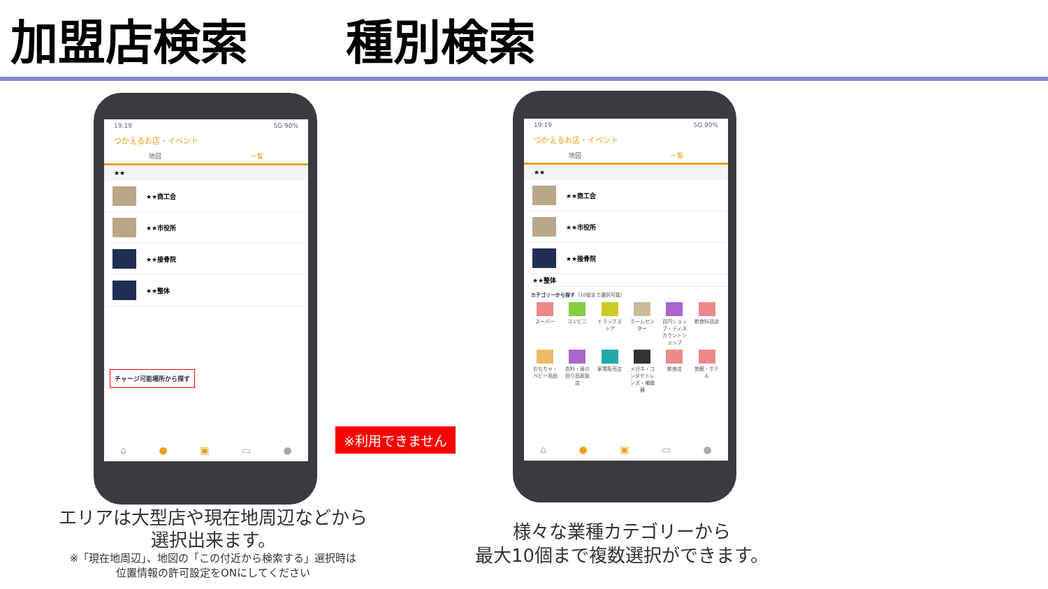加盟店検索 種別検索
19:19 5G 90%
つかえるお店・イベント
地図 一覧
★★
★★商工会
★★市役所
★★接骨院
★★整体
チャージ可能場所から探す
⌂ ● ▣ ▭ ●
※利用できません
19:19 5G 90%
つかえるお店・イベント
地図 一覧
★★
★★商工会
★★市役所
★★接骨院
★★整体
カテゴリーから探す（10個まで選択可能）
スーパー
コンビニ
ドラッグストア
ホームセンター
百円ショップ・ディスカウントショップ
飲食料品店
おもちゃ・ベビー用品
衣料・身の回り品取扱店
家電販売店
メガネ・コンタクトレンズ・補聴器
飲食店
旅館・ホテル
⌂ ● ▣ ▭ ●
エリアは大型店や現在地周辺などから
選択出来ます。
※「現在地周辺」、地図の「この付近から検索する」選択時は
位置情報の許可設定をONにしてください
様々な業種カテゴリーから
最大10個まで複数選択ができます。